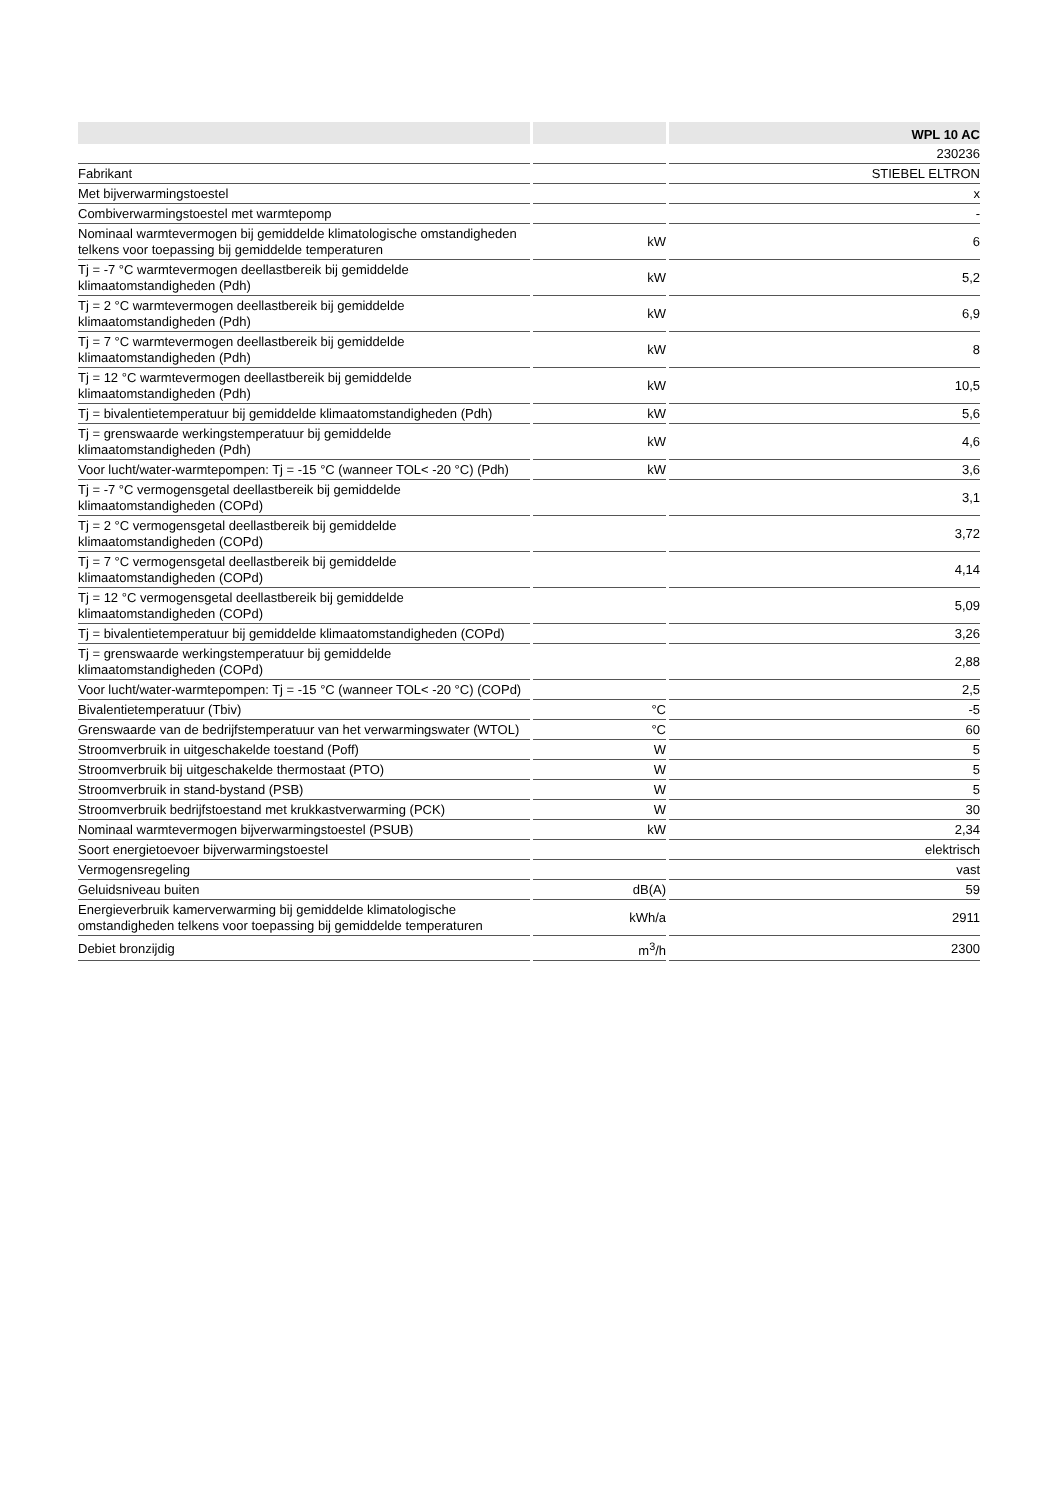| | | WPL 10 AC |
| --- | --- | --- |
| | | 230236 |
| Fabrikant | | STIEBEL ELTRON |
| Met bijverwarmingstoestel | | x |
| Combiverwarmingstoestel met warmtepomp | | - |
| Nominaal warmtevermogen bij gemiddelde klimatologische omstandigheden telkens voor toepassing bij gemiddelde temperaturen | kW | 6 |
| Tj = -7 °C warmtevermogen deellastbereik bij gemiddelde klimaatomstandigheden (Pdh) | kW | 5,2 |
| Tj = 2 °C warmtevermogen deellastbereik bij gemiddelde klimaatomstandigheden (Pdh) | kW | 6,9 |
| Tj = 7 °C warmtevermogen deellastbereik bij gemiddelde klimaatomstandigheden (Pdh) | kW | 8 |
| Tj = 12 °C warmtevermogen deellastbereik bij gemiddelde klimaatomstandigheden (Pdh) | kW | 10,5 |
| Tj = bivalentietemperatuur bij gemiddelde klimaatomstandigheden (Pdh) | kW | 5,6 |
| Tj = grenswaarde werkingstemperatuur bij gemiddelde klimaatomstandigheden (Pdh) | kW | 4,6 |
| Voor lucht/water-warmtepompen: Tj = -15 °C (wanneer TOL< -20 °C) (Pdh) | kW | 3,6 |
| Tj = -7 °C vermogensgetal deellastbereik bij gemiddelde klimaatomstandigheden (COPd) | | 3,1 |
| Tj = 2 °C vermogensgetal deellastbereik bij gemiddelde klimaatomstandigheden (COPd) | | 3,72 |
| Tj = 7 °C vermogensgetal deellastbereik bij gemiddelde klimaatomstandigheden (COPd) | | 4,14 |
| Tj = 12 °C vermogensgetal deellastbereik bij gemiddelde klimaatomstandigheden (COPd) | | 5,09 |
| Tj = bivalentietemperatuur bij gemiddelde klimaatomstandigheden (COPd) | | 3,26 |
| Tj = grenswaarde werkingstemperatuur bij gemiddelde klimaatomstandigheden (COPd) | | 2,88 |
| Voor lucht/water-warmtepompen: Tj = -15 °C (wanneer TOL< -20 °C) (COPd) | | 2,5 |
| Bivalentietemperatuur (Tbiv) | °C | -5 |
| Grenswaarde van de bedrijfstemperatuur van het verwarmingswater (WTOL) | °C | 60 |
| Stroomverbruik in uitgeschakelde toestand (Poff) | W | 5 |
| Stroomverbruik bij uitgeschakelde thermostaat (PTO) | W | 5 |
| Stroomverbruik in stand-bystand (PSB) | W | 5 |
| Stroomverbruik bedrijfstoestand met krukkastverwarming (PCK) | W | 30 |
| Nominaal warmtevermogen bijverwarmingstoestel (PSUB) | kW | 2,34 |
| Soort energietoevoer bijverwarmingstoestel | | elektrisch |
| Vermogensregeling | | vast |
| Geluidsniveau buiten | dB(A) | 59 |
| Energieverbruik kamerverwarming bij gemiddelde klimatologische omstandigheden telkens voor toepassing bij gemiddelde temperaturen | kWh/a | 2911 |
| Debiet bronzijdig | m<sup>3</sup>/h | 2300 |